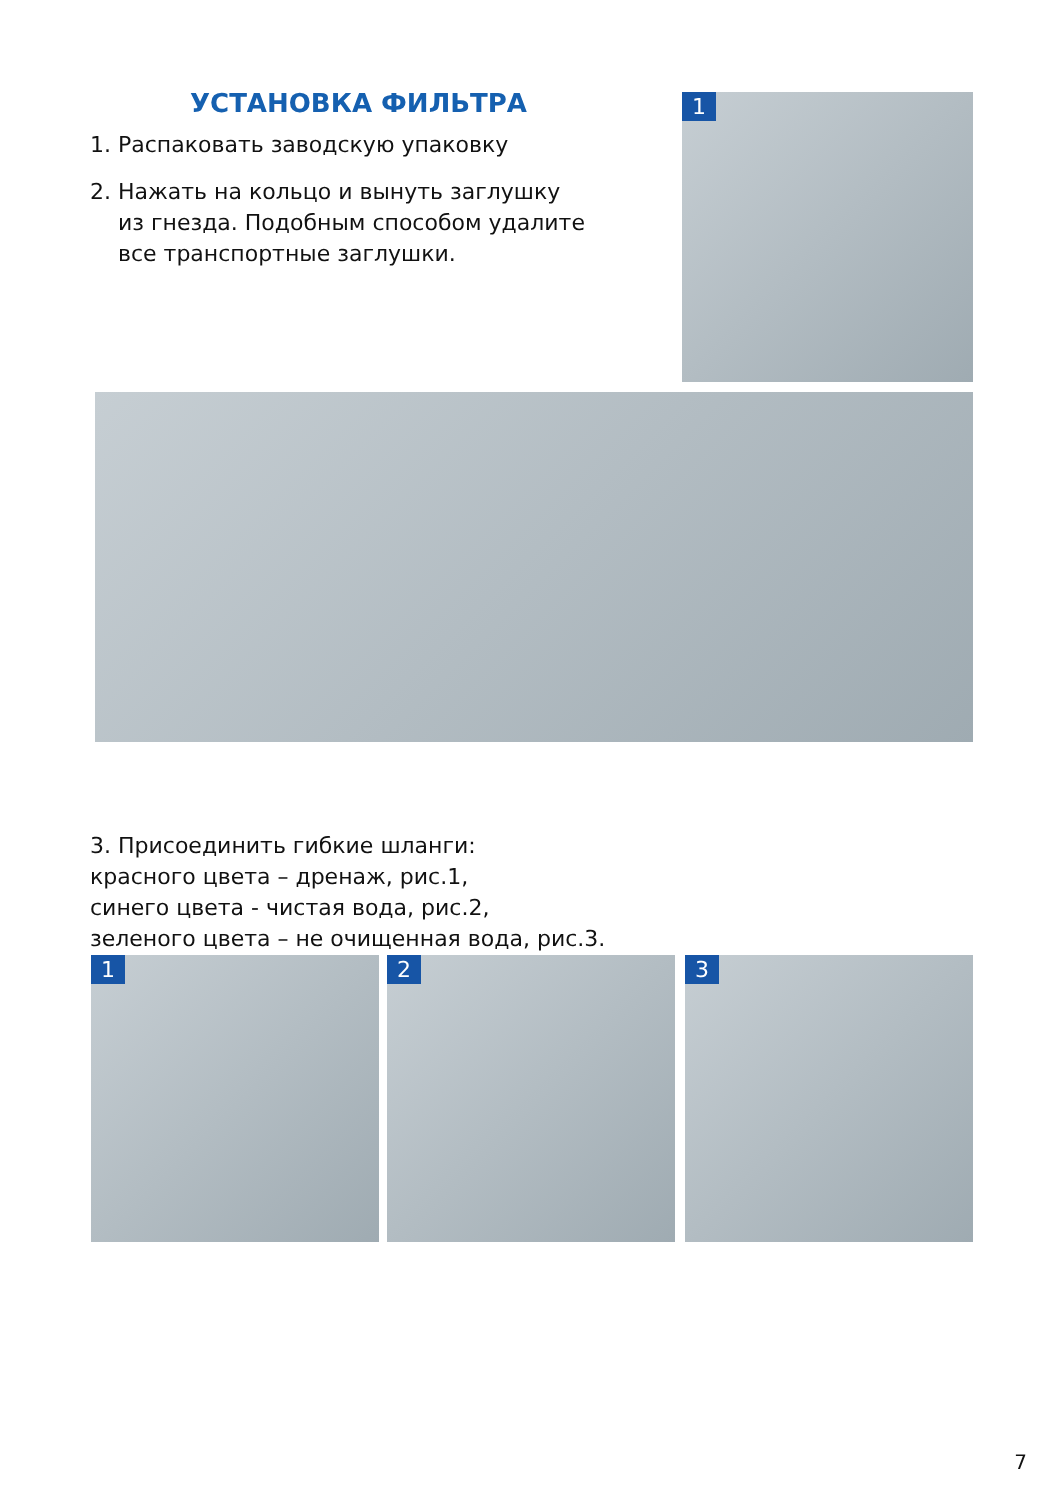УСТАНОВКА ФИЛЬТРА
1. Распаковать заводскую упаковку
2. Нажать на кольцо и вынуть заглушку
из гнезда. Подобным способом удалите
все транспортные заглушки.
1
3. Присоединить гибкие шланги:
красного цвета – дренаж, рис.1,
синего цвета - чистая вода, рис.2,
зеленого цвета – не очищенная вода, рис.3.
1 2 3
7